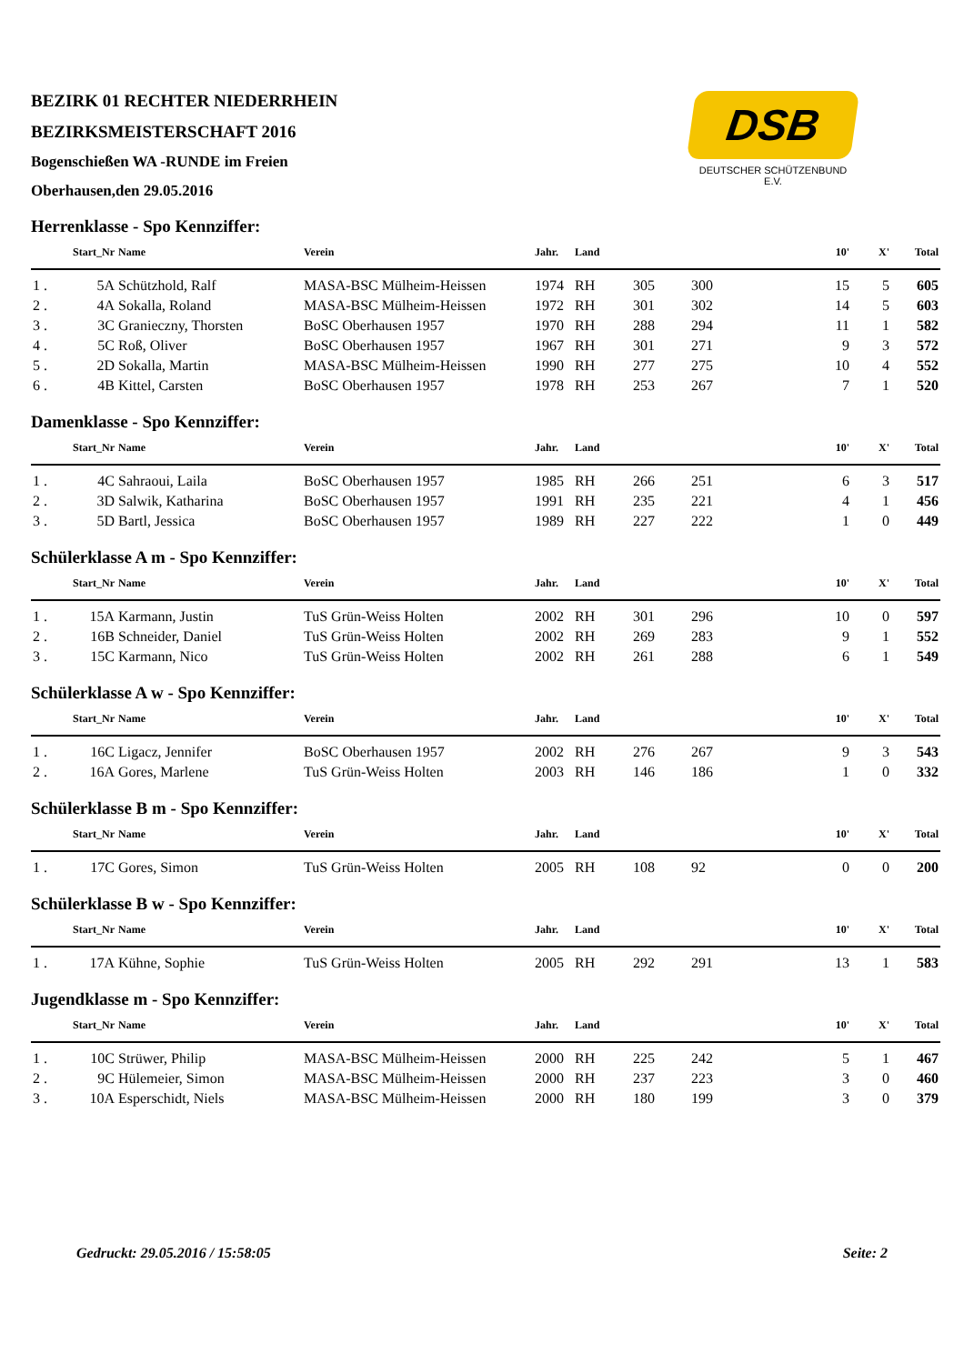BEZIRK 01 RECHTER NIEDERRHEIN
BEZIRKSMEISTERSCHAFT 2016
Bogenschießen WA -RUNDE im Freien
Oberhausen,den 29.05.2016
DSB
DEUTSCHER SCHÜTZENBUND E.V.
Herrenklasse - Spo Kennziffer:
| | Start_Nr | Name | Verein | Jahr. | Land | | | 10' | X' | Total |
| --- | --- | --- | --- | --- | --- | --- | --- | --- | --- | --- |
| 1 . | 5A | Schützhold, Ralf | MASA-BSC Mülheim-Heissen | 1974 | RH | 305 | 300 | 15 | 5 | 605 |
| 2 . | 4A | Sokalla, Roland | MASA-BSC Mülheim-Heissen | 1972 | RH | 301 | 302 | 14 | 5 | 603 |
| 3 . | 3C | Granieczny, Thorsten | BoSC Oberhausen 1957 | 1970 | RH | 288 | 294 | 11 | 1 | 582 |
| 4 . | 5C | Roß, Oliver | BoSC Oberhausen 1957 | 1967 | RH | 301 | 271 | 9 | 3 | 572 |
| 5 . | 2D | Sokalla, Martin | MASA-BSC Mülheim-Heissen | 1990 | RH | 277 | 275 | 10 | 4 | 552 |
| 6 . | 4B | Kittel, Carsten | BoSC Oberhausen 1957 | 1978 | RH | 253 | 267 | 7 | 1 | 520 |
Damenklasse - Spo Kennziffer:
| | Start_Nr | Name | Verein | Jahr. | Land | | | 10' | X' | Total |
| --- | --- | --- | --- | --- | --- | --- | --- | --- | --- | --- |
| 1 . | 4C | Sahraoui, Laila | BoSC Oberhausen 1957 | 1985 | RH | 266 | 251 | 6 | 3 | 517 |
| 2 . | 3D | Salwik, Katharina | BoSC Oberhausen 1957 | 1991 | RH | 235 | 221 | 4 | 1 | 456 |
| 3 . | 5D | Bartl, Jessica | BoSC Oberhausen 1957 | 1989 | RH | 227 | 222 | 1 | 0 | 449 |
Schülerklasse A m - Spo Kennziffer:
| | Start_Nr | Name | Verein | Jahr. | Land | | | 10' | X' | Total |
| --- | --- | --- | --- | --- | --- | --- | --- | --- | --- | --- |
| 1 . | 15A | Karmann, Justin | TuS Grün-Weiss Holten | 2002 | RH | 301 | 296 | 10 | 0 | 597 |
| 2 . | 16B | Schneider, Daniel | TuS Grün-Weiss Holten | 2002 | RH | 269 | 283 | 9 | 1 | 552 |
| 3 . | 15C | Karmann, Nico | TuS Grün-Weiss Holten | 2002 | RH | 261 | 288 | 6 | 1 | 549 |
Schülerklasse A w - Spo Kennziffer:
| | Start_Nr | Name | Verein | Jahr. | Land | | | 10' | X' | Total |
| --- | --- | --- | --- | --- | --- | --- | --- | --- | --- | --- |
| 1 . | 16C | Ligacz, Jennifer | BoSC Oberhausen 1957 | 2002 | RH | 276 | 267 | 9 | 3 | 543 |
| 2 . | 16A | Gores, Marlene | TuS Grün-Weiss Holten | 2003 | RH | 146 | 186 | 1 | 0 | 332 |
Schülerklasse B m - Spo Kennziffer:
| | Start_Nr | Name | Verein | Jahr. | Land | | | 10' | X' | Total |
| --- | --- | --- | --- | --- | --- | --- | --- | --- | --- | --- |
| 1 . | 17C | Gores, Simon | TuS Grün-Weiss Holten | 2005 | RH | 108 | 92 | 0 | 0 | 200 |
Schülerklasse B w - Spo Kennziffer:
| | Start_Nr | Name | Verein | Jahr. | Land | | | 10' | X' | Total |
| --- | --- | --- | --- | --- | --- | --- | --- | --- | --- | --- |
| 1 . | 17A | Kühne, Sophie | TuS Grün-Weiss Holten | 2005 | RH | 292 | 291 | 13 | 1 | 583 |
Jugendklasse m - Spo Kennziffer:
| | Start_Nr | Name | Verein | Jahr. | Land | | | 10' | X' | Total |
| --- | --- | --- | --- | --- | --- | --- | --- | --- | --- | --- |
| 1 . | 10C | Strüwer, Philip | MASA-BSC Mülheim-Heissen | 2000 | RH | 225 | 242 | 5 | 1 | 467 |
| 2 . | 9C | Hülemeier, Simon | MASA-BSC Mülheim-Heissen | 2000 | RH | 237 | 223 | 3 | 0 | 460 |
| 3 . | 10A | Esperschidt, Niels | MASA-BSC Mülheim-Heissen | 2000 | RH | 180 | 199 | 3 | 0 | 379 |
Gedruckt: 29.05.2016 / 15:58:05 Seite: 2